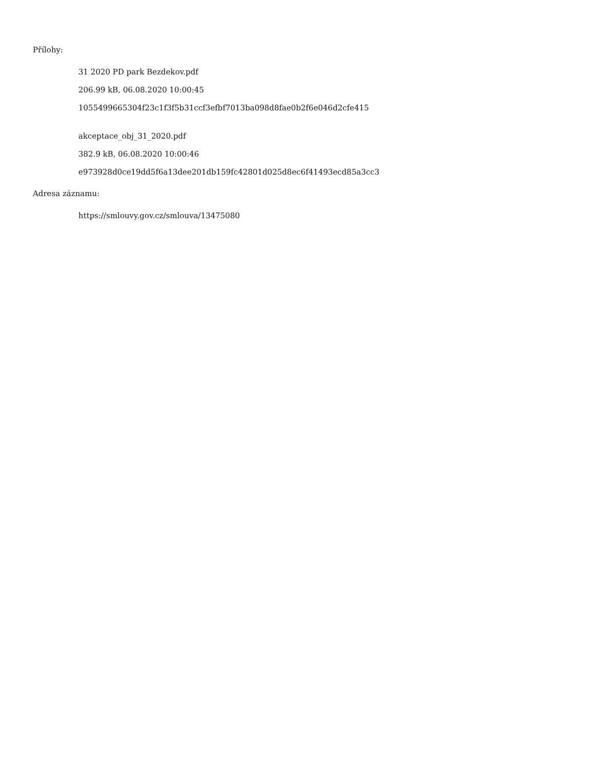Přílohy:
31 2020 PD park Bezdekov.pdf
206.99 kB, 06.08.2020 10:00:45
1055499665304f23c1f3f5b31ccf3efbf7013ba098d8fae0b2f6e046d2cfe415
akceptace_obj_31_2020.pdf
382.9 kB, 06.08.2020 10:00:46
e973928d0ce19dd5f6a13dee201db159fc42801d025d8ec6f41493ecd85a3cc3
Adresa záznamu:
https://smlouvy.gov.cz/smlouva/13475080